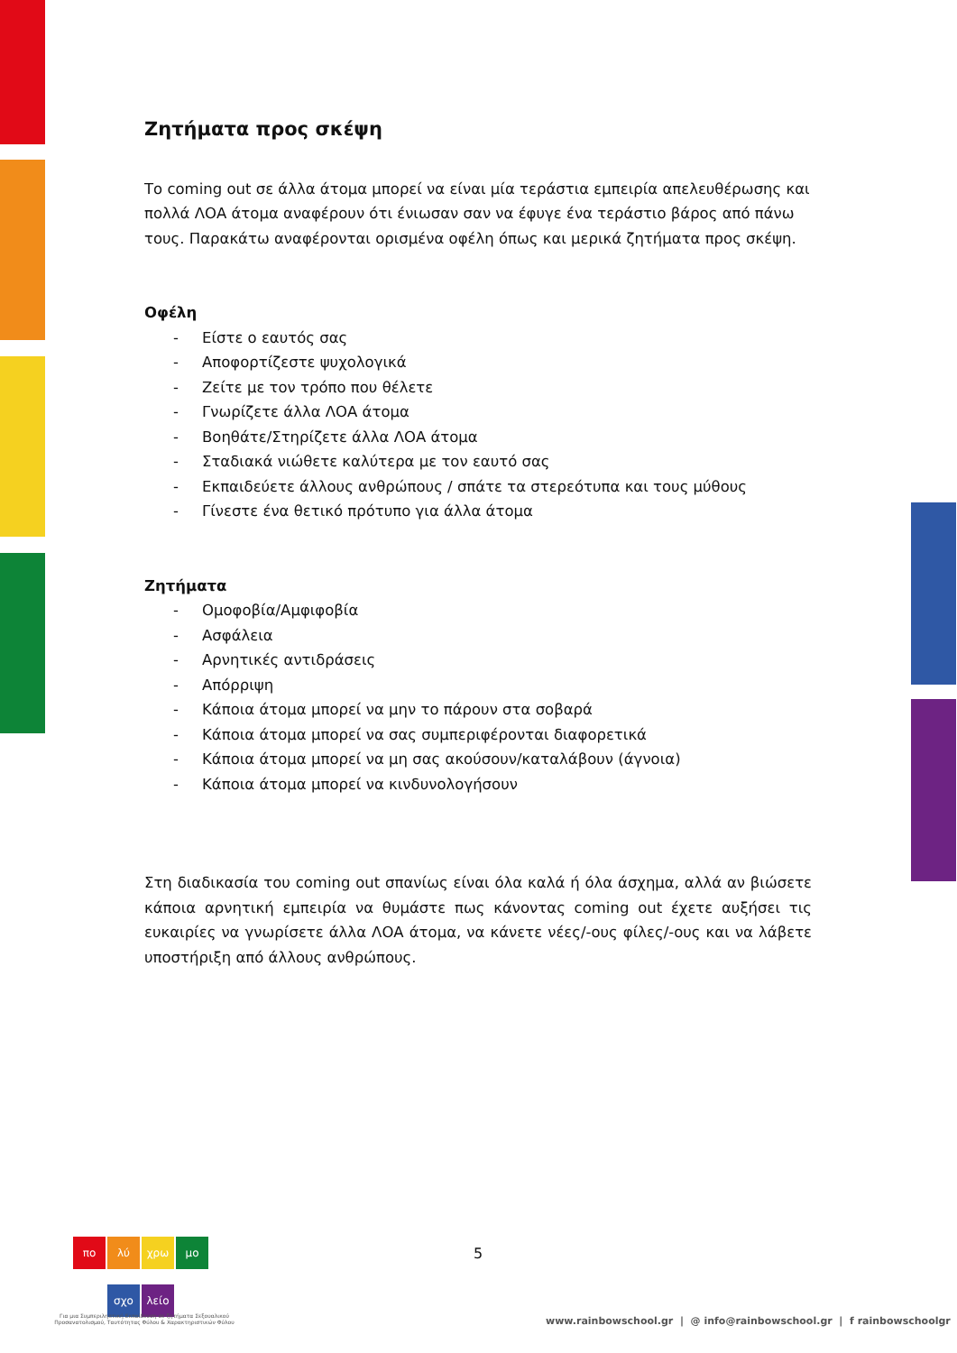Ζητήματα προς σκέψη
Το coming out σε άλλα άτομα μπορεί να είναι μία τεράστια εμπειρία απελευθέρωσης και πολλά ΛΟΑ άτομα αναφέρουν ότι ένιωσαν σαν να έφυγε ένα τεράστιο βάρος από πάνω τους. Παρακάτω αναφέρονται ορισμένα οφέλη όπως και μερικά ζητήματα προς σκέψη.
Οφέλη
- Είστε ο εαυτός σας
- Αποφορτίζεστε ψυχολογικά
- Ζείτε με τον τρόπο που θέλετε
- Γνωρίζετε άλλα ΛΟΑ άτομα
- Βοηθάτε/Στηρίζετε άλλα ΛΟΑ άτομα
- Σταδιακά νιώθετε καλύτερα με τον εαυτό σας
- Εκπαιδεύετε άλλους ανθρώπους / σπάτε τα στερεότυπα και τους μύθους
- Γίνεστε ένα θετικό πρότυπο για άλλα άτομα
Ζητήματα
- Ομοφοβία/Αμφιφοβία
- Ασφάλεια
- Αρνητικές αντιδράσεις
- Απόρριψη
- Κάποια άτομα μπορεί να μην το πάρουν στα σοβαρά
- Κάποια άτομα μπορεί να σας συμπεριφέρονται διαφορετικά
- Κάποια άτομα μπορεί να μη σας ακούσουν/καταλάβουν (άγνοια)
- Κάποια άτομα μπορεί να κινδυνολογήσουν
Στη διαδικασία του coming out σπανίως είναι όλα καλά ή όλα άσχημα, αλλά αν βιώσετε κάποια αρνητική εμπειρία να θυμάστε πως κάνοντας coming out έχετε αυξήσει τις ευκαιρίες να γνωρίσετε άλλα ΛΟΑ άτομα, να κάνετε νέες/-ους φίλες/-ους και να λάβετε υποστήριξη από άλλους ανθρώπους.
πο λύ χρω μο
σχο λείο
5
Για μια Συμπεριληπτική Εκπαίδευση σε ζητήματα Σεξουαλικού Προσανατολισμού, Ταυτότητας Φύλου & Χαρακτηριστικών Φύλου
www.rainbowschool.gr | @ info@rainbowschool.gr | f rainbowschoolgr